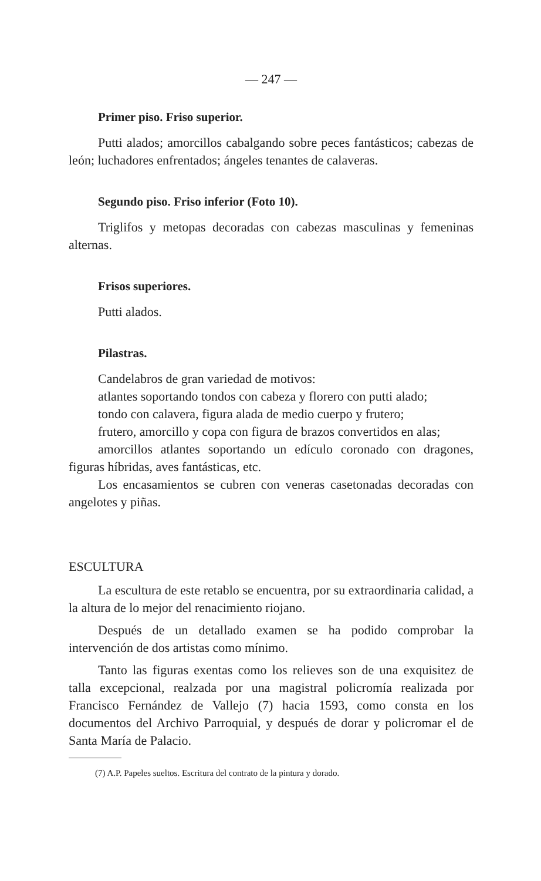— 247 —
Primer piso. Friso superior.
Putti alados; amorcillos cabalgando sobre peces fantásticos; cabezas de león; luchadores enfrentados; ángeles tenantes de calaveras.
Segundo piso. Friso inferior (Foto 10).
Triglifos y metopas decoradas con cabezas masculinas y femeninas alternas.
Frisos superiores.
Putti alados.
Pilastras.
Candelabros de gran variedad de motivos:
atlantes soportando tondos con cabeza y florero con putti alado;
tondo con calavera, figura alada de medio cuerpo y frutero;
frutero, amorcillo y copa con figura de brazos convertidos en alas;
amorcillos atlantes soportando un edículo coronado con dragones, figuras híbridas, aves fantásticas, etc.
Los encasamientos se cubren con veneras casetonadas decoradas con angelotes y piñas.
ESCULTURA
La escultura de este retablo se encuentra, por su extraordinaria calidad, a la altura de lo mejor del renacimiento riojano.
Después de un detallado examen se ha podido comprobar la intervención de dos artistas como mínimo.
Tanto las figuras exentas como los relieves son de una exquisitez de talla excepcional, realzada por una magistral policromía realizada por Francisco Fernández de Vallejo (7) hacia 1593, como consta en los documentos del Archivo Parroquial, y después de dorar y policromar el de Santa María de Palacio.
(7) A.P. Papeles sueltos. Escritura del contrato de la pintura y dorado.